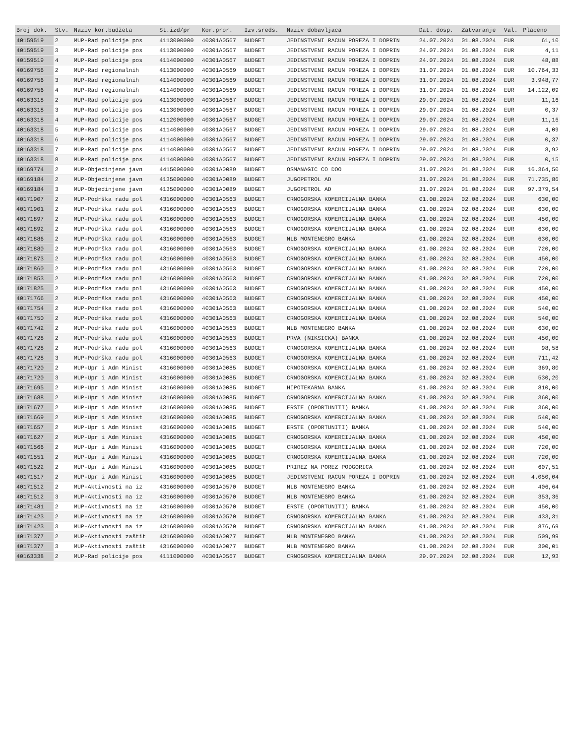| Broj dok. | Stv. | Naziv kor.budžeta | St.izd/pr | Kor.pror. | Izv.sreds. | Naziv dobavljaca | Dat. dosp. | Zatvaranje | Val. | Placeno |
| --- | --- | --- | --- | --- | --- | --- | --- | --- | --- | --- |
| 40159519 | 2 | MUP-Rad policije pos | 4113000000 | 40301A0567 | BUDGET | JEDINSTVENI RACUN POREZA I DOPRIN | 24.07.2024 | 01.08.2024 | EUR | 61,10 |
| 40159519 | 3 | MUP-Rad policije pos | 4113000000 | 40301A0567 | BUDGET | JEDINSTVENI RACUN POREZA I DOPRIN | 24.07.2024 | 01.08.2024 | EUR | 4,11 |
| 40159519 | 4 | MUP-Rad policije pos | 4114000000 | 40301A0567 | BUDGET | JEDINSTVENI RACUN POREZA I DOPRIN | 24.07.2024 | 01.08.2024 | EUR | 48,88 |
| 40169756 | 2 | MUP-Rad regionalnih | 4113000000 | 40301A0569 | BUDGET | JEDINSTVENI RACUN POREZA I DOPRIN | 31.07.2024 | 01.08.2024 | EUR | 10.764,33 |
| 40169756 | 3 | MUP-Rad regionalnih | 4114000000 | 40301A0569 | BUDGET | JEDINSTVENI RACUN POREZA I DOPRIN | 31.07.2024 | 01.08.2024 | EUR | 3.948,77 |
| 40169756 | 4 | MUP-Rad regionalnih | 4114000000 | 40301A0569 | BUDGET | JEDINSTVENI RACUN POREZA I DOPRIN | 31.07.2024 | 01.08.2024 | EUR | 14.122,09 |
| 40163318 | 2 | MUP-Rad policije pos | 4113000000 | 40301A0567 | BUDGET | JEDINSTVENI RACUN POREZA I DOPRIN | 29.07.2024 | 01.08.2024 | EUR | 11,16 |
| 40163318 | 3 | MUP-Rad policije pos | 4113000000 | 40301A0567 | BUDGET | JEDINSTVENI RACUN POREZA I DOPRIN | 29.07.2024 | 01.08.2024 | EUR | 0,37 |
| 40163318 | 4 | MUP-Rad policije pos | 4112000000 | 40301A0567 | BUDGET | JEDINSTVENI RACUN POREZA I DOPRIN | 29.07.2024 | 01.08.2024 | EUR | 11,16 |
| 40163318 | 5 | MUP-Rad policije pos | 4114000000 | 40301A0567 | BUDGET | JEDINSTVENI RACUN POREZA I DOPRIN | 29.07.2024 | 01.08.2024 | EUR | 4,09 |
| 40163318 | 6 | MUP-Rad policije pos | 4114000000 | 40301A0567 | BUDGET | JEDINSTVENI RACUN POREZA I DOPRIN | 29.07.2024 | 01.08.2024 | EUR | 0,37 |
| 40163318 | 7 | MUP-Rad policije pos | 4114000000 | 40301A0567 | BUDGET | JEDINSTVENI RACUN POREZA I DOPRIN | 29.07.2024 | 01.08.2024 | EUR | 8,92 |
| 40163318 | 8 | MUP-Rad policije pos | 4114000000 | 40301A0567 | BUDGET | JEDINSTVENI RACUN POREZA I DOPRIN | 29.07.2024 | 01.08.2024 | EUR | 0,15 |
| 40169774 | 2 | MUP-Objedinjene javn | 4415000000 | 40301A0089 | BUDGET | OSMANAGIC CO DOO | 31.07.2024 | 01.08.2024 | EUR | 16.364,50 |
| 40169184 | 2 | MUP-Objedinjene javn | 4135000000 | 40301A0089 | BUDGET | JUGOPETROL AD | 31.07.2024 | 01.08.2024 | EUR | 71.735,86 |
| 40169184 | 3 | MUP-Objedinjene javn | 4135000000 | 40301A0089 | BUDGET | JUGOPETROL AD | 31.07.2024 | 01.08.2024 | EUR | 97.379,54 |
| 40171907 | 2 | MUP-Podrška radu pol | 4316000000 | 40301A0563 | BUDGET | CRNOGORSKA KOMERCIJALNA BANKA | 01.08.2024 | 02.08.2024 | EUR | 630,00 |
| 40171901 | 2 | MUP-Podrška radu pol | 4316000000 | 40301A0563 | BUDGET | CRNOGORSKA KOMERCIJALNA BANKA | 01.08.2024 | 02.08.2024 | EUR | 630,00 |
| 40171897 | 2 | MUP-Podrška radu pol | 4316000000 | 40301A0563 | BUDGET | CRNOGORSKA KOMERCIJALNA BANKA | 01.08.2024 | 02.08.2024 | EUR | 450,00 |
| 40171892 | 2 | MUP-Podrška radu pol | 4316000000 | 40301A0563 | BUDGET | CRNOGORSKA KOMERCIJALNA BANKA | 01.08.2024 | 02.08.2024 | EUR | 630,00 |
| 40171886 | 2 | MUP-Podrška radu pol | 4316000000 | 40301A0563 | BUDGET | NLB MONTENEGRO BANKA | 01.08.2024 | 02.08.2024 | EUR | 630,00 |
| 40171880 | 2 | MUP-Podrška radu pol | 4316000000 | 40301A0563 | BUDGET | CRNOGORSKA KOMERCIJALNA BANKA | 01.08.2024 | 02.08.2024 | EUR | 720,00 |
| 40171873 | 2 | MUP-Podrška radu pol | 4316000000 | 40301A0563 | BUDGET | CRNOGORSKA KOMERCIJALNA BANKA | 01.08.2024 | 02.08.2024 | EUR | 450,00 |
| 40171860 | 2 | MUP-Podrška radu pol | 4316000000 | 40301A0563 | BUDGET | CRNOGORSKA KOMERCIJALNA BANKA | 01.08.2024 | 02.08.2024 | EUR | 720,00 |
| 40171853 | 2 | MUP-Podrška radu pol | 4316000000 | 40301A0563 | BUDGET | CRNOGORSKA KOMERCIJALNA BANKA | 01.08.2024 | 02.08.2024 | EUR | 720,00 |
| 40171825 | 2 | MUP-Podrška radu pol | 4316000000 | 40301A0563 | BUDGET | CRNOGORSKA KOMERCIJALNA BANKA | 01.08.2024 | 02.08.2024 | EUR | 450,00 |
| 40171766 | 2 | MUP-Podrška radu pol | 4316000000 | 40301A0563 | BUDGET | CRNOGORSKA KOMERCIJALNA BANKA | 01.08.2024 | 02.08.2024 | EUR | 450,00 |
| 40171754 | 2 | MUP-Podrška radu pol | 4316000000 | 40301A0563 | BUDGET | CRNOGORSKA KOMERCIJALNA BANKA | 01.08.2024 | 02.08.2024 | EUR | 540,00 |
| 40171750 | 2 | MUP-Podrška radu pol | 4316000000 | 40301A0563 | BUDGET | CRNOGORSKA KOMERCIJALNA BANKA | 01.08.2024 | 02.08.2024 | EUR | 540,00 |
| 40171742 | 2 | MUP-Podrška radu pol | 4316000000 | 40301A0563 | BUDGET | NLB MONTENEGRO BANKA | 01.08.2024 | 02.08.2024 | EUR | 630,00 |
| 40171728 | 2 | MUP-Podrška radu pol | 4316000000 | 40301A0563 | BUDGET | PRVA (NIKSICKA) BANKA | 01.08.2024 | 02.08.2024 | EUR | 450,00 |
| 40171728 | 2 | MUP-Podrška radu pol | 4316000000 | 40301A0563 | BUDGET | CRNOGORSKA KOMERCIJALNA BANKA | 01.08.2024 | 02.08.2024 | EUR | 98,58 |
| 40171728 | 3 | MUP-Podrška radu pol | 4316000000 | 40301A0563 | BUDGET | CRNOGORSKA KOMERCIJALNA BANKA | 01.08.2024 | 02.08.2024 | EUR | 711,42 |
| 40171720 | 2 | MUP-Upr i Adm Minist | 4316000000 | 40301A0085 | BUDGET | CRNOGORSKA KOMERCIJALNA BANKA | 01.08.2024 | 02.08.2024 | EUR | 369,80 |
| 40171720 | 3 | MUP-Upr i Adm Minist | 4316000000 | 40301A0085 | BUDGET | CRNOGORSKA KOMERCIJALNA BANKA | 01.08.2024 | 02.08.2024 | EUR | 530,20 |
| 40171695 | 2 | MUP-Upr i Adm Minist | 4316000000 | 40301A0085 | BUDGET | HIPOTEKARNA BANKA | 01.08.2024 | 02.08.2024 | EUR | 810,00 |
| 40171688 | 2 | MUP-Upr i Adm Minist | 4316000000 | 40301A0085 | BUDGET | CRNOGORSKA KOMERCIJALNA BANKA | 01.08.2024 | 02.08.2024 | EUR | 360,00 |
| 40171677 | 2 | MUP-Upr i Adm Minist | 4316000000 | 40301A0085 | BUDGET | ERSTE (OPORTUNITI) BANKA | 01.08.2024 | 02.08.2024 | EUR | 360,00 |
| 40171669 | 2 | MUP-Upr i Adm Minist | 4316000000 | 40301A0085 | BUDGET | CRNOGORSKA KOMERCIJALNA BANKA | 01.08.2024 | 02.08.2024 | EUR | 540,00 |
| 40171657 | 2 | MUP-Upr i Adm Minist | 4316000000 | 40301A0085 | BUDGET | ERSTE (OPORTUNITI) BANKA | 01.08.2024 | 02.08.2024 | EUR | 540,00 |
| 40171627 | 2 | MUP-Upr i Adm Minist | 4316000000 | 40301A0085 | BUDGET | CRNOGORSKA KOMERCIJALNA BANKA | 01.08.2024 | 02.08.2024 | EUR | 450,00 |
| 40171566 | 2 | MUP-Upr i Adm Minist | 4316000000 | 40301A0085 | BUDGET | CRNOGORSKA KOMERCIJALNA BANKA | 01.08.2024 | 02.08.2024 | EUR | 720,00 |
| 40171551 | 2 | MUP-Upr i Adm Minist | 4316000000 | 40301A0085 | BUDGET | CRNOGORSKA KOMERCIJALNA BANKA | 01.08.2024 | 02.08.2024 | EUR | 720,00 |
| 40171522 | 2 | MUP-Upr i Adm Minist | 4316000000 | 40301A0085 | BUDGET | PRIREZ NA POREZ PODGORICA | 01.08.2024 | 02.08.2024 | EUR | 607,51 |
| 40171517 | 2 | MUP-Upr i Adm Minist | 4316000000 | 40301A0085 | BUDGET | JEDINSTVENI RACUN POREZA I DOPRIN | 01.08.2024 | 02.08.2024 | EUR | 4.050,04 |
| 40171512 | 2 | MUP-Aktivnosti na iz | 4316000000 | 40301A0570 | BUDGET | NLB MONTENEGRO BANKA | 01.08.2024 | 02.08.2024 | EUR | 406,64 |
| 40171512 | 3 | MUP-Aktivnosti na iz | 4316000000 | 40301A0570 | BUDGET | NLB MONTENEGRO BANKA | 01.08.2024 | 02.08.2024 | EUR | 353,36 |
| 40171481 | 2 | MUP-Aktivnosti na iz | 4316000000 | 40301A0570 | BUDGET | ERSTE (OPORTUNITI) BANKA | 01.08.2024 | 02.08.2024 | EUR | 450,00 |
| 40171423 | 2 | MUP-Aktivnosti na iz | 4316000000 | 40301A0570 | BUDGET | CRNOGORSKA KOMERCIJALNA BANKA | 01.08.2024 | 02.08.2024 | EUR | 433,31 |
| 40171423 | 3 | MUP-Aktivnosti na iz | 4316000000 | 40301A0570 | BUDGET | CRNOGORSKA KOMERCIJALNA BANKA | 01.08.2024 | 02.08.2024 | EUR | 876,69 |
| 40171377 | 2 | MUP-Aktivnosti zaštit | 4316000000 | 40301A0077 | BUDGET | NLB MONTENEGRO BANKA | 01.08.2024 | 02.08.2024 | EUR | 509,99 |
| 40171377 | 3 | MUP-Aktivnosti zaštit | 4316000000 | 40301A0077 | BUDGET | NLB MONTENEGRO BANKA | 01.08.2024 | 02.08.2024 | EUR | 300,01 |
| 40163338 | 2 | MUP-Rad policije pos | 4111000000 | 40301A0567 | BUDGET | CRNOGORSKA KOMERCIJALNA BANKA | 29.07.2024 | 02.08.2024 | EUR | 12,93 |